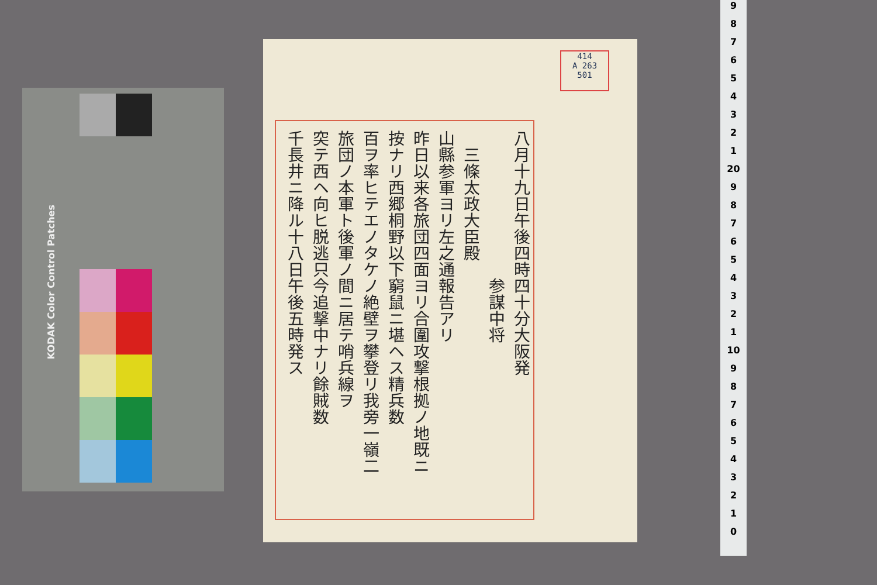KODAK Color Control Patches
414
A 263
501
八月十九日午後四時四十分大阪発
　　　　　　　　　参謀中将
　三條太政大臣殿
山縣参軍ヨリ左之通報告アリ
昨日以来各旅団四面ヨリ合圍攻撃根拠ノ地既ニ
按ナリ西郷桐野以下窮鼠ニ堪ヘス精兵数
百ヲ率ヒテエノタケノ絶壁ヲ攀登リ我旁一嶺二
旅団ノ本軍ト後軍ノ間ニ居テ哨兵線ヲ
突テ西ヘ向ヒ脱逃只今追撃中ナリ餘賊数
千長井ニ降ル十八日午後五時発ス
987654321
20
987654321
10
9876543210